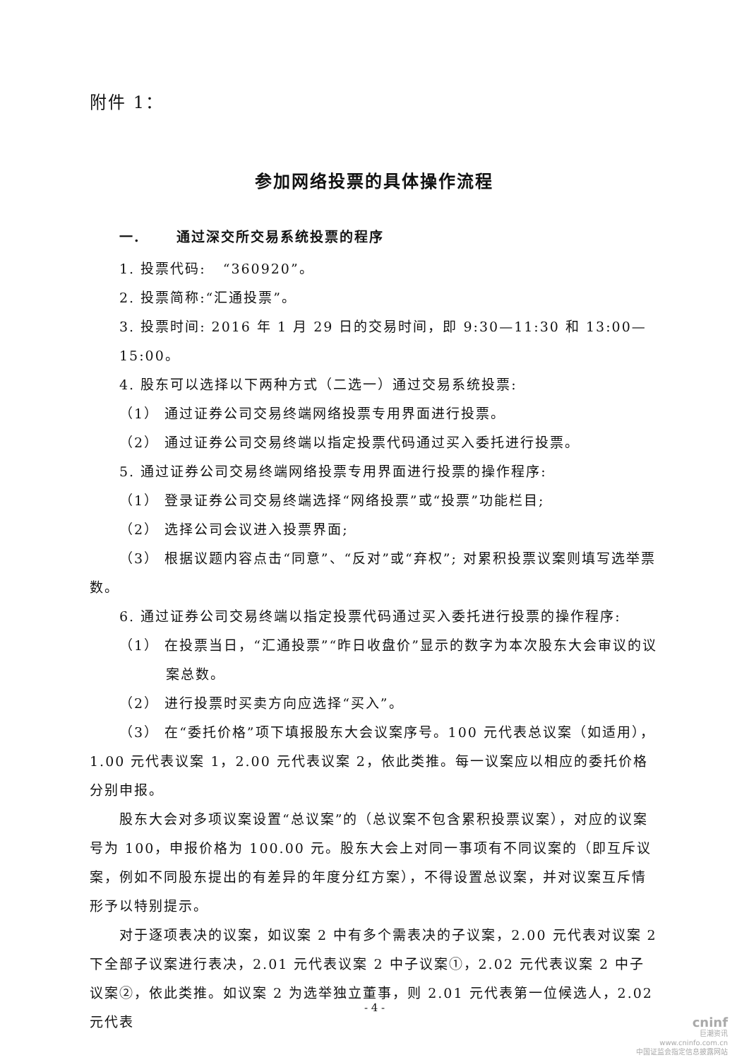附件 1：
参加网络投票的具体操作流程
一. 通过深交所交易系统投票的程序
1. 投票代码: “360920”。
2. 投票简称:“汇通投票”。
3. 投票时间: 2016 年 1 月 29 日的交易时间，即 9:30—11:30 和 13:00—15:00。
4. 股东可以选择以下两种方式（二选一）通过交易系统投票:
（1） 通过证券公司交易终端网络投票专用界面进行投票。
（2） 通过证券公司交易终端以指定投票代码通过买入委托进行投票。
5. 通过证券公司交易终端网络投票专用界面进行投票的操作程序:
（1） 登录证券公司交易终端选择“网络投票”或“投票”功能栏目;
（2） 选择公司会议进入投票界面;
（3） 根据议题内容点击“同意”、“反对”或“弃权”; 对累积投票议案则填写选举票数。
6. 通过证券公司交易终端以指定投票代码通过买入委托进行投票的操作程序:
（1） 在投票当日，“汇通投票”“昨日收盘价”显示的数字为本次股东大会审议的议案总数。
（2） 进行投票时买卖方向应选择“买入”。
（3） 在“委托价格”项下填报股东大会议案序号。100 元代表总议案（如适用），1.00 元代表议案 1，2.00 元代表议案 2，依此类推。每一议案应以相应的委托价格分别申报。
股东大会对多项议案设置“总议案”的（总议案不包含累积投票议案），对应的议案号为 100，申报价格为 100.00 元。股东大会上对同一事项有不同议案的（即互斥议案，例如不同股东提出的有差异的年度分红方案），不得设置总议案，并对议案互斥情形予以特别提示。
对于逐项表决的议案，如议案 2 中有多个需表决的子议案，2.00 元代表对议案 2 下全部子议案进行表决，2.01 元代表议案 2 中子议案①，2.02 元代表议案 2 中子议案②，依此类推。如议案 2 为选举独立董事，则 2.01 元代表第一位候选人，2.02 元代表
- 4 -
cninf
巨潮资讯
www.cninfo.com.cn
中国证监会指定信息披露网站